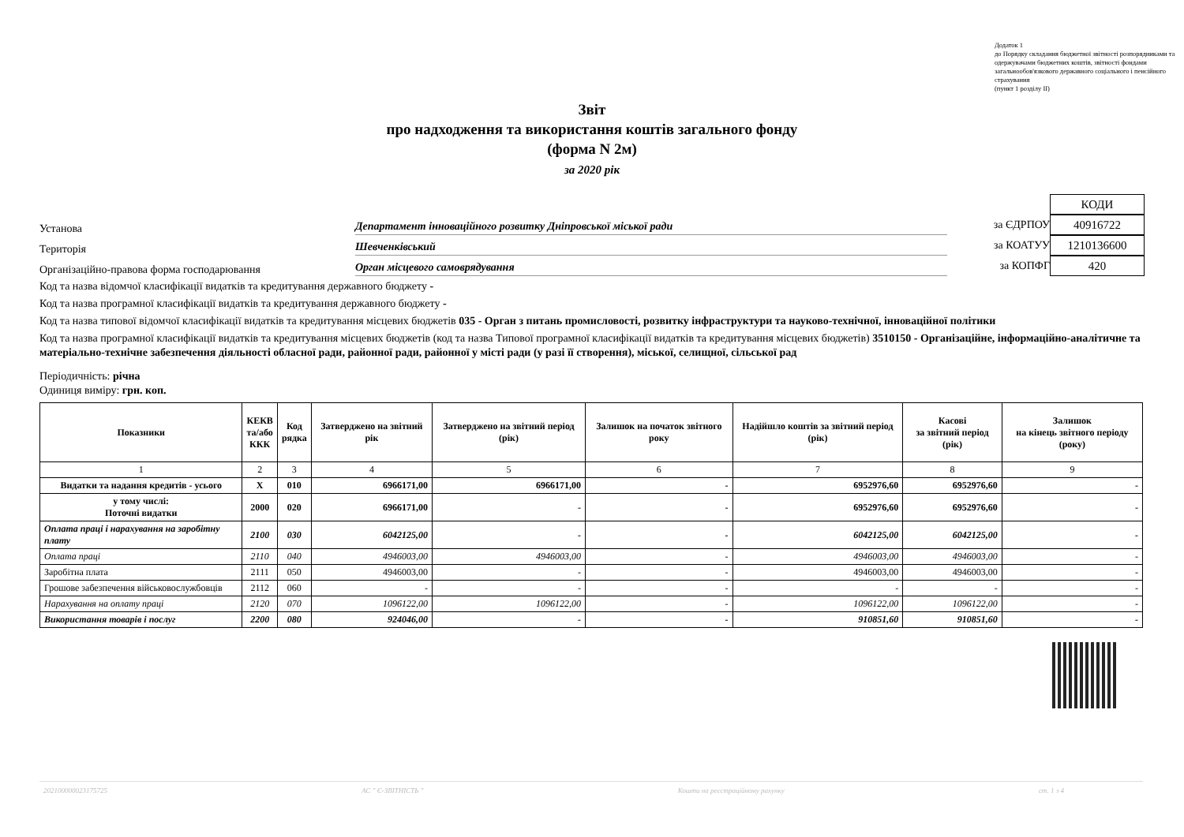Додаток 1
до Порядку складання бюджетної звітності розпорядниками та одержувачами бюджетних коштів, звітності фондами загальнообов'язкового державного соціального і пенсійного страхування
(пункт 1 розділу II)
Звіт
про надходження та використання коштів загального фонду
(форма N 2м)
за 2020 рік
Установа Департамент інноваційного розвитку Дніпровської міської ради
Територія Шевченківський
Організаційно-правова форма господарювання Орган місцевого самоврядування
КОДИ
за ЄДРПОУ 40916722
за КОАТУУ 1210136600
за КОПФГ 420
Код та назва відомчої класифікації видатків та кредитування державного бюджету -
Код та назва програмної класифікації видатків та кредитування державного бюджету -
Код та назва типової відомчої класифікації видатків та кредитування місцевих бюджетів 035 - Орган з питань промисловості, розвитку інфраструктури та науково-технічної, інноваційної політики
Код та назва програмної класифікації видатків та кредитування місцевих бюджетів (код та назва Типової програмної класифікації видатків та кредитування місцевих бюджетів) 3510150 - Організаційне, інформаційно-аналітичне та матеріально-технічне забезпечення діяльності обласної ради, районної ради, районної у місті ради (у разі її створення), міської, селищної, сільської рад
Періодичність: річна
Одиниця виміру: грн. коп.
| Показники | КЕКВ та/або ККК | Код рядка | Затверджено на звітний рік | Затверджено на звітний період (рік) | Залишок на початок звітного року | Надійшло коштів за звітний період (рік) | Касові за звітний період (рік) | Залишок на кінець звітного періоду (року) |
| --- | --- | --- | --- | --- | --- | --- | --- | --- |
| 1 | 2 | 3 | 4 | 5 | 6 | 7 | 8 | 9 |
| Видатки та надання кредитів - усього | X | 010 | 6966171,00 | 6966171,00 | - | 6952976,60 | 6952976,60 | - |
| у тому числі: Поточні видатки | 2000 | 020 | 6966171,00 | - | - | 6952976,60 | 6952976,60 | - |
| Оплата праці і нарахування на заробітну плату | 2100 | 030 | 6042125,00 | - | - | 6042125,00 | 6042125,00 | - |
| Оплата праці | 2110 | 040 | 4946003,00 | 4946003,00 | - | 4946003,00 | 4946003,00 | - |
| Заробітна плата | 2111 | 050 | 4946003,00 | - | - | 4946003,00 | 4946003,00 | - |
| Грошове забезпечення військовослужбовців | 2112 | 060 | - | - | - | - | - | - |
| Нарахування на оплату праці | 2120 | 070 | 1096122,00 | 1096122,00 | - | 1096122,00 | 1096122,00 | - |
| Використання товарів і послуг | 2200 | 080 | 924046,00 | - | - | 910851,60 | 910851,60 | - |
202100000023175725 АС " Є-ЗВІТНІСТЬ " Кошти на реєстраційному рахунку ст. 1 з 4